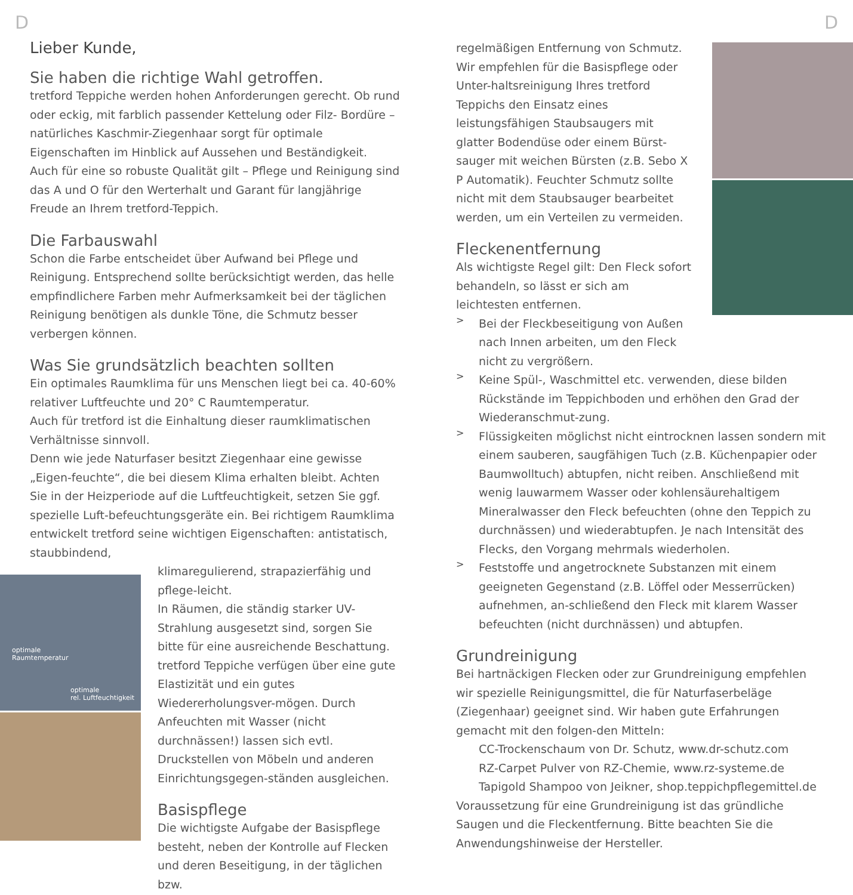D D
Lieber Kunde,
Sie haben die richtige Wahl getroffen.
tretford Teppiche werden hohen Anforderungen gerecht. Ob rund oder eckig, mit farblich passender Kettelung oder Filz- Bordüre – natürliches Kaschmir-Ziegenhaar sorgt für optimale Eigenschaften im Hinblick auf Aussehen und Beständigkeit.
Auch für eine so robuste Qualität gilt – Pflege und Reinigung sind das A und O für den Werterhalt und Garant für langjährige Freude an Ihrem tretford-Teppich.
Die Farbauswahl
Schon die Farbe entscheidet über Aufwand bei Pflege und Reinigung. Entsprechend sollte berücksichtigt werden, das helle empfindlichere Farben mehr Aufmerksamkeit bei der täglichen Reinigung benötigen als dunkle Töne, die Schmutz besser verbergen können.
Was Sie grundsätzlich beachten sollten
Ein optimales Raumklima für uns Menschen liegt bei ca. 40-60% relativer Luftfeuchte und 20° C Raumtemperatur.
Auch für tretford ist die Einhaltung dieser raumklimatischen Verhältnisse sinnvoll.
Denn wie jede Naturfaser besitzt Ziegenhaar eine gewisse „Eigen-feuchte“, die bei diesem Klima erhalten bleibt. Achten Sie in der Heizperiode auf die Luftfeuchtigkeit, setzen Sie ggf. spezielle Luft-befeuchtungsgeräte ein. Bei richtigem Raumklima entwickelt tretford seine wichtigen Eigenschaften: antistatisch, staubbindend,
klimaregulierend, strapazierfähig und pflege-leicht.
In Räumen, die ständig starker UV-Strahlung ausgesetzt sind, sorgen Sie bitte für eine ausreichende Beschattung.
tretford Teppiche verfügen über eine gute Elastizität und ein gutes Wiedererholungsver-mögen. Durch Anfeuchten mit Wasser (nicht durchnässen!) lassen sich evtl. Druckstellen von Möbeln und anderen Einrichtungsgegen-ständen ausgleichen.
Basispflege
Die wichtigste Aufgabe der Basispflege besteht, neben der Kontrolle auf Flecken und deren Beseitigung, in der täglichen bzw.
optimale
Raumtemperatur
optimale
rel. Luftfeuchtigkeit
regelmäßigen Entfernung von Schmutz. Wir empfehlen für die Basispflege oder Unter-haltsreinigung Ihres tretford Teppichs den Einsatz eines leistungsfähigen Staubsaugers mit glatter Bodendüse oder einem Bürst-sauger mit weichen Bürsten (z.B. Sebo X P Automatik). Feuchter Schmutz sollte nicht mit dem Staubsauger bearbeitet werden, um ein Verteilen zu vermeiden.
Fleckenentfernung
Als wichtigste Regel gilt: Den Fleck sofort behandeln, so lässt er sich am leichtesten entfernen.
>
Bei der Fleckbeseitigung von Außen nach Innen arbeiten, um den Fleck nicht zu vergrößern.
>
Keine Spül-, Waschmittel etc. verwenden, diese bilden Rückstände im Teppichboden und erhöhen den Grad der Wiederanschmut-zung.
>
Flüssigkeiten möglichst nicht eintrocknen lassen sondern mit einem sauberen, saugfähigen Tuch (z.B. Küchenpapier oder Baumwolltuch) abtupfen, nicht reiben. Anschließend mit wenig lauwarmem Wasser oder kohlensäurehaltigem Mineralwasser den Fleck befeuchten (ohne den Teppich zu durchnässen) und wiederabtupfen. Je nach Intensität des Flecks, den Vorgang mehrmals wiederholen.
>
Feststoffe und angetrocknete Substanzen mit einem geeigneten Gegenstand (z.B. Löffel oder Messerrücken) aufnehmen, an-schließend den Fleck mit klarem Wasser befeuchten (nicht durchnässen) und abtupfen.
Grundreinigung
Bei hartnäckigen Flecken oder zur Grundreinigung empfehlen wir spezielle Reinigungsmittel, die für Naturfaserbeläge (Ziegenhaar) geeignet sind. Wir haben gute Erfahrungen gemacht mit den folgen-den Mitteln:
CC-Trockenschaum von Dr. Schutz, www.dr-schutz.com
RZ-Carpet Pulver von RZ-Chemie, www.rz-systeme.de
Tapigold Shampoo von Jeikner, shop.teppichpflegemittel.de
Voraussetzung für eine Grundreinigung ist das gründliche Saugen und die Fleckentfernung. Bitte beachten Sie die Anwendungshinweise der Hersteller.